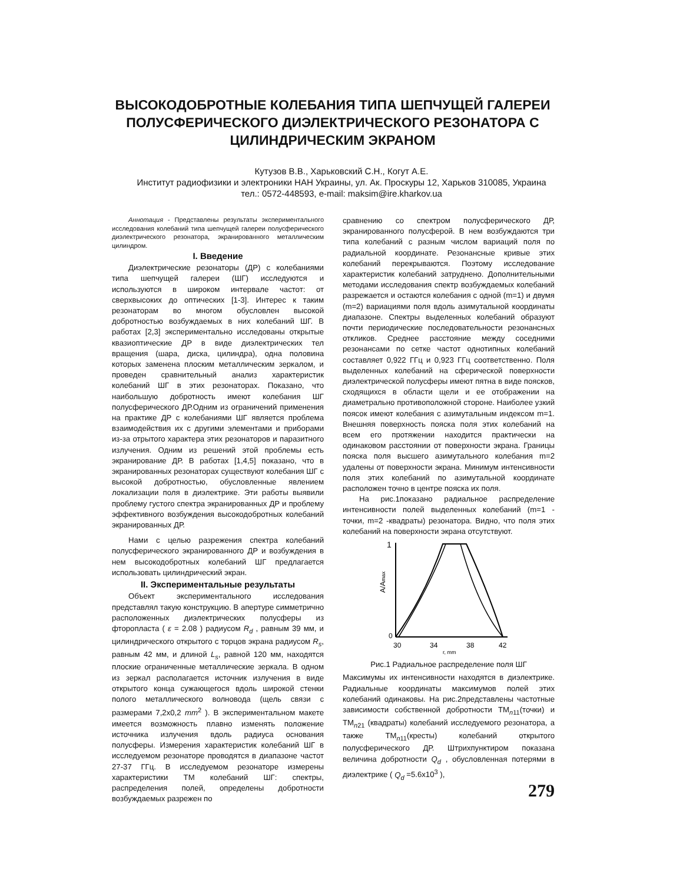ВЫСОКОДОБРОТНЫЕ КОЛЕБАНИЯ ТИПА ШЕПЧУЩЕЙ ГАЛЕРЕИ ПОЛУСФЕРИЧЕСКОГО ДИЭЛЕКТРИЧЕСКОГО РЕЗОНАТОРА С ЦИЛИНДРИЧЕСКИМ ЭКРАНОМ
Кутузов В.В., Харьковский С.Н., Когут А.Е.
Институт радиофизики и электроники НАН Украины, ул. Ак. Проскуры 12, Харьков 310085, Украина
тел.: 0572-448593, e-mail: maksim@ire.kharkov.ua
Аннотация - Представлены результаты экспериментального исследования колебаний типа шепчущей галереи полусферического диэлектрического резонатора, экранированного металлическим цилиндром.
I. Введение
Диэлектрические резонаторы (ДР) с колебаниями типа шепчущей галереи (ШГ) исследуются и используются в широком интервале частот: от сверхвысоких до оптических [1-3]. Интерес к таким резонаторам во многом обусловлен высокой добротностью возбуждаемых в них колебаний ШГ. В работах [2,3] экспериментально исследованы открытые квазиоптические ДР в виде диэлектрических тел вращения (шара, диска, цилиндра), одна половина которых заменена плоским металлическим зеркалом, и проведен сравнительный анализ характеристик колебаний ШГ в этих резонаторах. Показано, что наибольшую добротность имеют колебания ШГ полусферического ДР.Одним из ограничений применения на практике ДР с колебаниями ШГ является проблема взаимодействия их с другими элементами и приборами из-за отрытого характера этих резонаторов и паразитного излучения. Одним из решений этой проблемы есть экранирование ДР. В работах [1,4,5] показано, что в экранированных резонаторах существуют колебания ШГ с высокой добротностью, обусловленные явлением локализации поля в диэлектрике. Эти работы выявили проблему густого спектра экранированных ДР и проблему эффективного возбуждения высокодобротных колебаний экранированных ДР.
Нами с целью разрежения спектра колебаний полусферического экранированного ДР и возбуждения в нем высокодобротных колебаний ШГ предлагается использовать цилиндрический экран.
II. Экспериментальные результаты
Объект экспериментального исследования представлял такую конструкцию. В апертуре симметрично расположенных диэлектрических полусферы из фторопласта ( ε = 2.08 ) радиусом R<sub>d</sub> , равным 39 мм, и цилиндрического открытого с торцов экрана радиусом R<sub>s</sub>, равным 42 мм, и длиной L<sub>s</sub>, равной 120 мм, находятся плоские ограниченные металлические зеркала. В одном из зеркал располагается источник излучения в виде открытого конца сужающегося вдоль широкой стенки полого металлического волновода (щель связи с размерами 7,2х0,2 mm<sup>2</sup> ). В экспериментальном макете имеется возможность плавно изменять положение источника излучения вдоль радиуса основания полусферы. Измерения характеристик колебаний ШГ в исследуемом резонаторе проводятся в диапазоне частот 27-37 ГГц. В исследуемом резонаторе измерены характеристики ТМ колебаний ШГ: спектры, распределения полей, определены добротности возбуждаемых разрежен по
сравнению со спектром полусферического ДР, экранированного полусферой. В нем возбуждаются три типа колебаний с разным числом вариаций поля по радиальной координате. Резонансные кривые этих колебаний перекрываются. Поэтому исследование характеристик колебаний затруднено. Дополнительными методами исследования спектр возбуждаемых колебаний разрежается и остаются колебания с одной (m=1) и двумя (m=2) вариациями поля вдоль азимутальной координаты диапазоне. Спектры выделенных колебаний образуют почти периодические последовательности резонансных откликов. Среднее расстояние между соседними резонансами по сетке частот однотипных колебаний составляет 0,922 ГГц и 0,923 ГГц соответственно. Поля выделенных колебаний на сферической поверхности диэлектрической полусферы имеют пятна в виде поясков, сходящихся в области щели и ее отображении на диаметрально противоположной стороне. Наиболее узкий поясок имеют колебания с азимутальным индексом m=1. Внешняя поверхность пояска поля этих колебаний на всем его протяжении находится практически на одинаковом расстоянии от поверхности экрана. Границы пояска поля высшего азимутального колебания m=2 удалены от поверхности экрана. Минимум интенсивности поля этих колебаний по азимутальной координате расположен точно в центре пояска их поля.
На рис.1показано радиальное распределение интенсивности полей выделенных колебаний (m=1 - точки, m=2 -квадраты) резонатора. Видно, что поля этих колебаний на поверхности экрана отсутствуют.
1
A/Amax
0
30
34
38
42
r, mm
Рис.1 Радиальное распределение поля ШГ
Максимумы их интенсивности находятся в диэлектрике. Радиальные координаты максимумов полей этих колебаний одинаковы. На рис.2представлены частотные зависимости собственной добротности ТМ<sub>n11</sub>(точки) и ТМ<sub>n21</sub> (квадраты) колебаний исследуемого резонатора, а также ТМ<sub>n11</sub>(кресты) колебаний открытого полусферического ДР. Штрихпунктиром показана величина добротности Q<sub>d</sub> , обусловленная потерями в диэлектрике ( Q<sub>d</sub> =5.6х10<sup>3</sup> ),
279